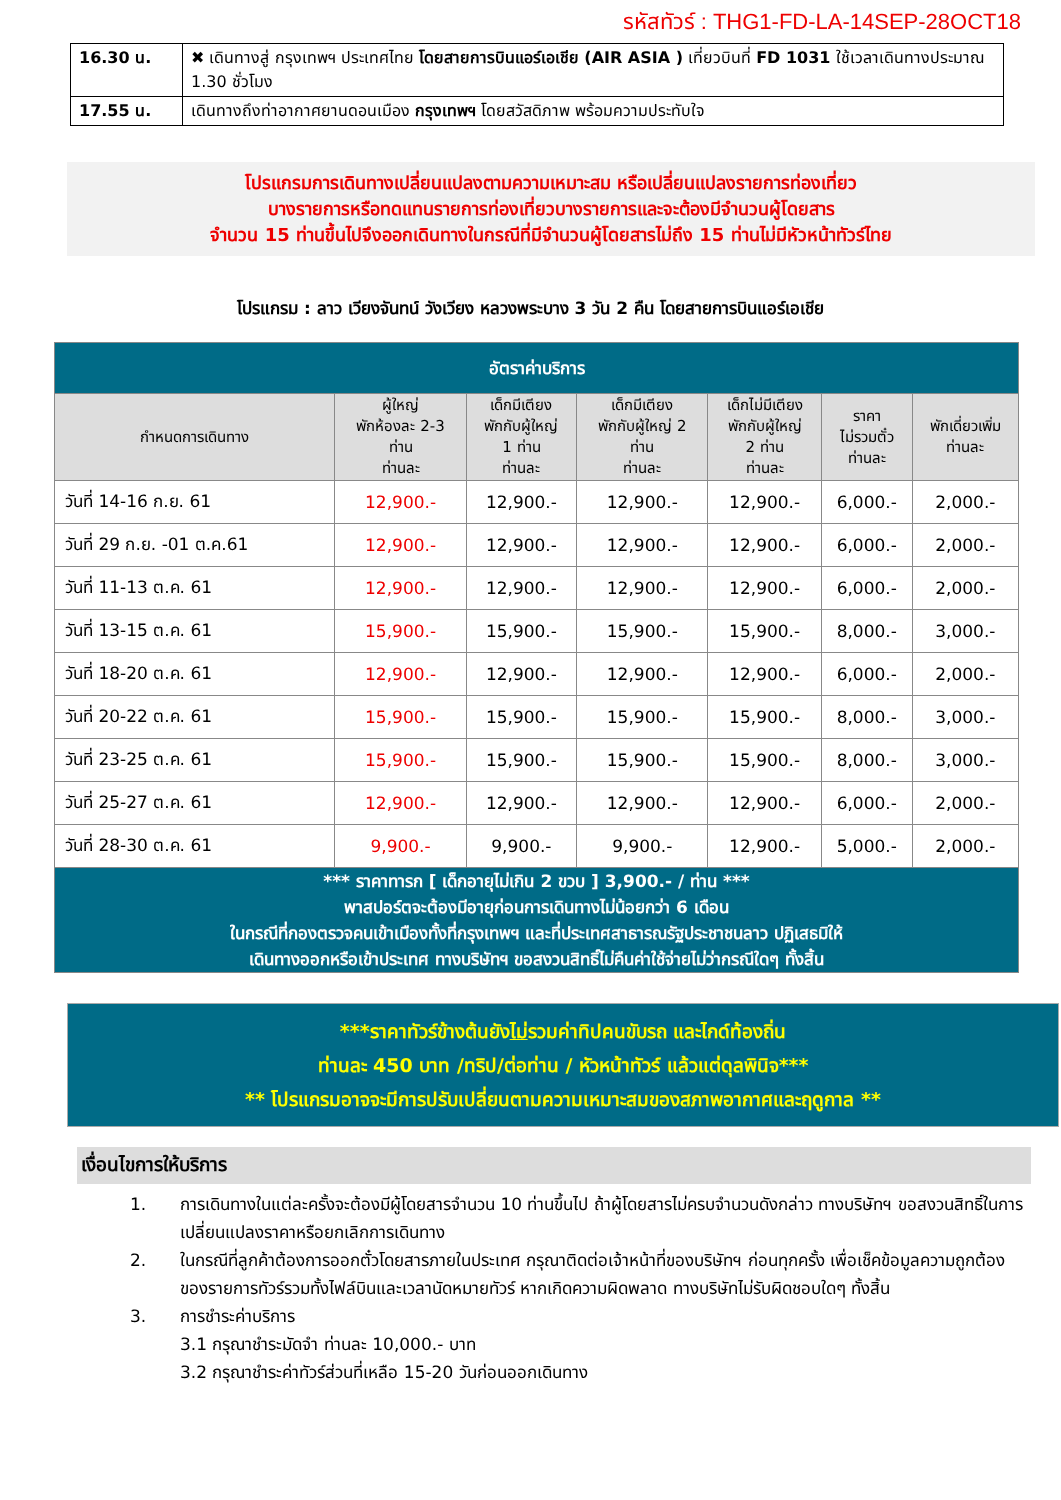รหัสทัวร์ : THG1-FD-LA-14SEP-28OCT18
| 16.30 น. | ✖ เดินทางสู่ กรุงเทพฯ ประเทศไทย โดยสายการบินแอร์เอเชีย (AIR ASIA ) เที่ยวบินที่ FD 1031 ใช้เวลาเดินทางประมาณ 1.30 ชั่วโมง |
| 17.55 น. | เดินทางถึงท่าอากาศยานดอนเมือง กรุงเทพฯ โดยสวัสดิภาพ พร้อมความประทับใจ |
โปรแกรมการเดินทางเปลี่ยนแปลงตามความเหมาะสม หรือเปลี่ยนแปลงรายการท่องเที่ยว
บางรายการหรือทดแทนรายการท่องเที่ยวบางรายการและจะต้องมีจำนวนผู้โดยสาร
จำนวน 15 ท่านขึ้นไปจึงออกเดินทางในกรณีที่มีจำนวนผู้โดยสารไม่ถึง 15 ท่านไม่มีหัวหน้าทัวร์ไทย
โปรแกรม : ลาว เวียงจันทน์ วังเวียง หลวงพระบาง 3 วัน 2 คืน โดยสายการบินแอร์เอเชีย
| อัตราค่าบริการ | | | | | | |
| --- | --- | --- | --- | --- | --- | --- |
| กำหนดการเดินทาง | ผู้ใหญ่ พักห้องละ 2-3 ท่าน ท่านละ | เด็กมีเตียง พักกับผู้ใหญ่ 1 ท่าน ท่านละ | เด็กมีเตียง พักกับผู้ใหญ่ 2 ท่าน ท่านละ | เด็กไม่มีเตียง พักกับผู้ใหญ่ 2 ท่าน ท่านละ | ราคา ไม่รวมตั๋ว ท่านละ | พักเดี่ยวเพิ่ม ท่านละ |
| วันที่ 14-16 ก.ย. 61 | 12,900.- | 12,900.- | 12,900.- | 12,900.- | 6,000.- | 2,000.- |
| วันที่ 29 ก.ย. -01 ต.ค.61 | 12,900.- | 12,900.- | 12,900.- | 12,900.- | 6,000.- | 2,000.- |
| วันที่ 11-13 ต.ค. 61 | 12,900.- | 12,900.- | 12,900.- | 12,900.- | 6,000.- | 2,000.- |
| วันที่ 13-15 ต.ค. 61 | 15,900.- | 15,900.- | 15,900.- | 15,900.- | 8,000.- | 3,000.- |
| วันที่ 18-20 ต.ค. 61 | 12,900.- | 12,900.- | 12,900.- | 12,900.- | 6,000.- | 2,000.- |
| วันที่ 20-22 ต.ค. 61 | 15,900.- | 15,900.- | 15,900.- | 15,900.- | 8,000.- | 3,000.- |
| วันที่ 23-25 ต.ค. 61 | 15,900.- | 15,900.- | 15,900.- | 15,900.- | 8,000.- | 3,000.- |
| วันที่ 25-27 ต.ค. 61 | 12,900.- | 12,900.- | 12,900.- | 12,900.- | 6,000.- | 2,000.- |
| วันที่ 28-30 ต.ค. 61 | 9,900.- | 9,900.- | 9,900.- | 12,900.- | 5,000.- | 2,000.- |
| *** ราคาทารก [ เด็กอายุไม่เกิน 2 ขวบ ] 3,900.- / ท่าน *** พาสปอร์ตจะต้องมีอายุก่อนการเดินทางไม่น้อยกว่า 6 เดือน ในกรณีที่กองตรวจคนเข้าเมืองทั้งที่กรุงเทพฯ และที่ประเทศสาธารณรัฐประชาชนลาว ปฏิเสธมิให้ เดินทางออกหรือเข้าประเทศ ทางบริษัทฯ ขอสงวนสิทธิ์ไม่คืนค่าใช้จ่ายไม่ว่ากรณีใดๆ ทั้งสิ้น | | | | | | |
***ราคาทัวร์ข้างต้นยังไม่รวมค่าทิปคนขับรถ และไกด์ท้องถิ่น
ท่านละ 450 บาท /ทริป/ต่อท่าน / หัวหน้าทัวร์ แล้วแต่ดุลพินิจ***
** โปรแกรมอาจจะมีการปรับเปลี่ยนตามความเหมาะสมของสภาพอากาศและฤดูกาล **
เงื่อนไขการให้บริการ
1. การเดินทางในแต่ละครั้งจะต้องมีผู้โดยสารจำนวน 10 ท่านขึ้นไป ถ้าผู้โดยสารไม่ครบจำนวนดังกล่าว ทางบริษัทฯ ขอสงวนสิทธิ์ในการเปลี่ยนแปลงราคาหรือยกเลิกการเดินทาง
2. ในกรณีที่ลูกค้าต้องการออกตั๋วโดยสารภายในประเทศ กรุณาติดต่อเจ้าหน้าที่ของบริษัทฯ ก่อนทุกครั้ง เพื่อเช็คข้อมูลความถูกต้องของรายการทัวร์รวมทั้งไฟล์บินและเวลานัดหมายทัวร์ หากเกิดความผิดพลาด ทางบริษัทไม่รับผิดชอบใดๆ ทั้งสิ้น
3. การชำระค่าบริการ
3.1 กรุณาชำระมัดจำ ท่านละ 10,000.- บาท
3.2 กรุณาชำระค่าทัวร์ส่วนที่เหลือ 15-20 วันก่อนออกเดินทาง